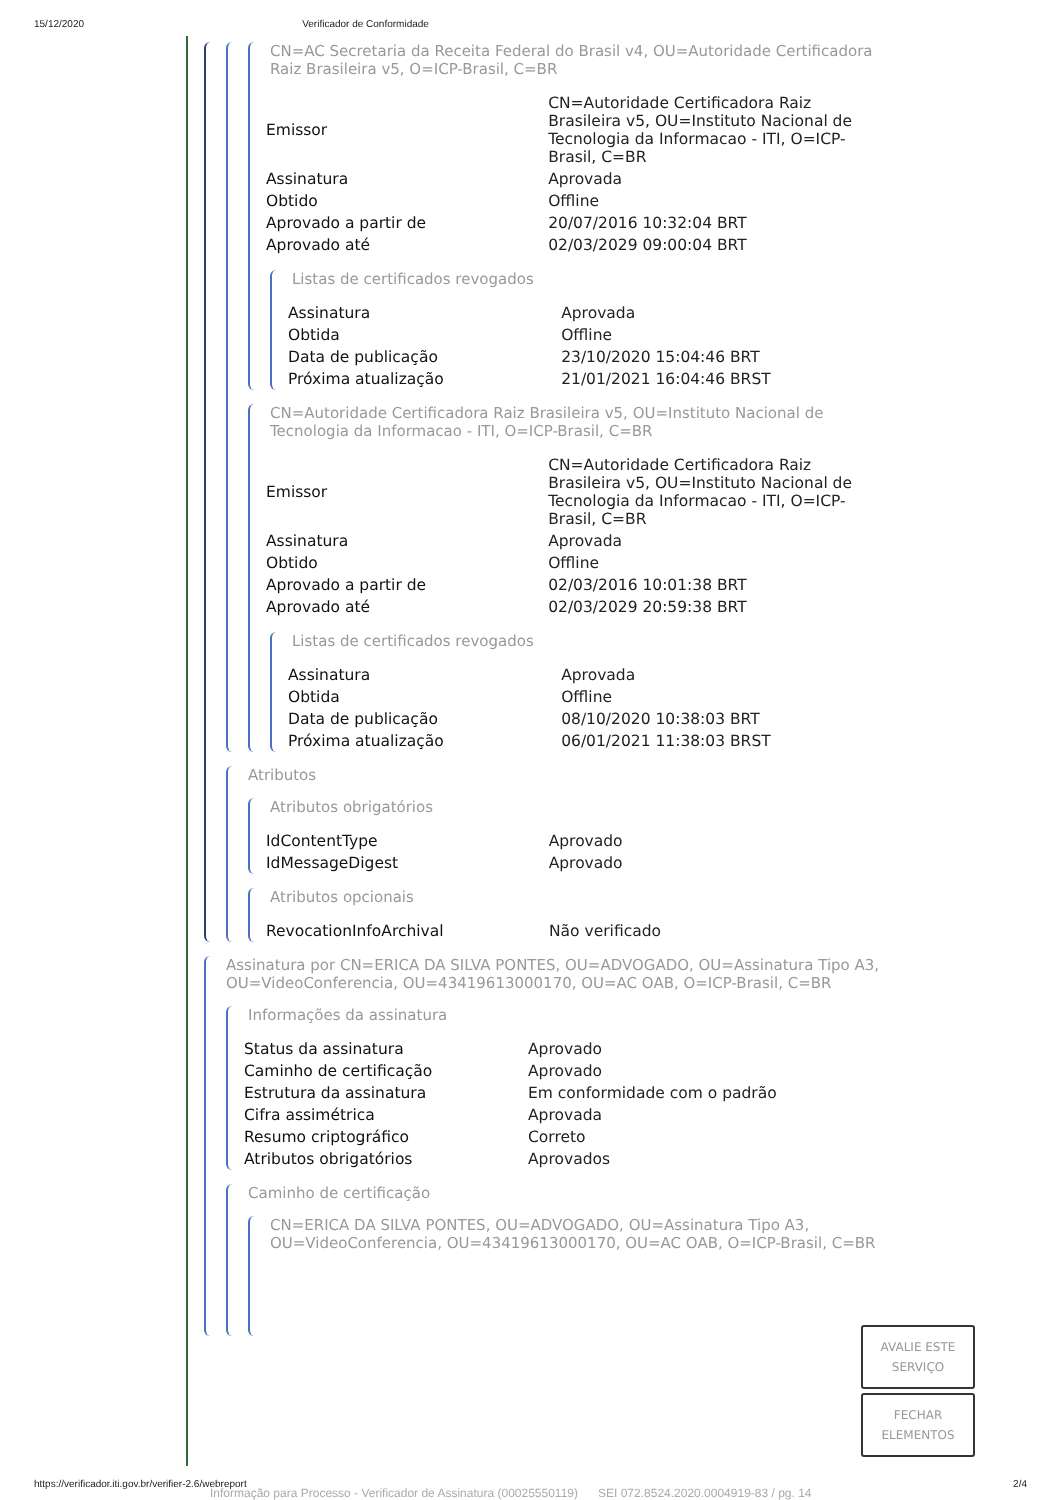15/12/2020 Verificador de Conformidade
CN=AC Secretaria da Receita Federal do Brasil v4, OU=Autoridade Certificadora Raiz Brasileira v5, O=ICP-Brasil, C=BR
| Emissor | CN=Autoridade Certificadora Raiz Brasileira v5, OU=Instituto Nacional de Tecnologia da Informacao - ITI, O=ICP-Brasil, C=BR |
| Assinatura | Aprovada |
| Obtido | Offline |
| Aprovado a partir de | 20/07/2016 10:32:04 BRT |
| Aprovado até | 02/03/2029 09:00:04 BRT |
Listas de certificados revogados
| Assinatura | Aprovada |
| Obtida | Offline |
| Data de publicação | 23/10/2020 15:04:46 BRT |
| Próxima atualização | 21/01/2021 16:04:46 BRST |
CN=Autoridade Certificadora Raiz Brasileira v5, OU=Instituto Nacional de Tecnologia da Informacao - ITI, O=ICP-Brasil, C=BR
| Emissor | CN=Autoridade Certificadora Raiz Brasileira v5, OU=Instituto Nacional de Tecnologia da Informacao - ITI, O=ICP-Brasil, C=BR |
| Assinatura | Aprovada |
| Obtido | Offline |
| Aprovado a partir de | 02/03/2016 10:01:38 BRT |
| Aprovado até | 02/03/2029 20:59:38 BRT |
Listas de certificados revogados
| Assinatura | Aprovada |
| Obtida | Offline |
| Data de publicação | 08/10/2020 10:38:03 BRT |
| Próxima atualização | 06/01/2021 11:38:03 BRST |
Atributos
Atributos obrigatórios
| IdContentType | Aprovado |
| IdMessageDigest | Aprovado |
Atributos opcionais
| RevocationInfoArchival | Não verificado |
Assinatura por CN=ERICA DA SILVA PONTES, OU=ADVOGADO, OU=Assinatura Tipo A3, OU=VideoConferencia, OU=43419613000170, OU=AC OAB, O=ICP-Brasil, C=BR
Informações da assinatura
| Status da assinatura | Aprovado |
| Caminho de certificação | Aprovado |
| Estrutura da assinatura | Em conformidade com o padrão |
| Cifra assimétrica | Aprovada |
| Resumo criptográfico | Correto |
| Atributos obrigatórios | Aprovados |
Caminho de certificação
CN=ERICA DA SILVA PONTES, OU=ADVOGADO, OU=Assinatura Tipo A3, OU=VideoConferencia, OU=43419613000170, OU=AC OAB, O=ICP-Brasil, C=BR
AVALIE ESTE
SERVIÇO
FECHAR
ELEMENTOS
https://verificador.iti.gov.br/verifier-2.6/webreport 2/4
Informação para Processo - Verificador de Assinatura (00025550119) SEI 072.8524.2020.0004919-83 / pg. 14